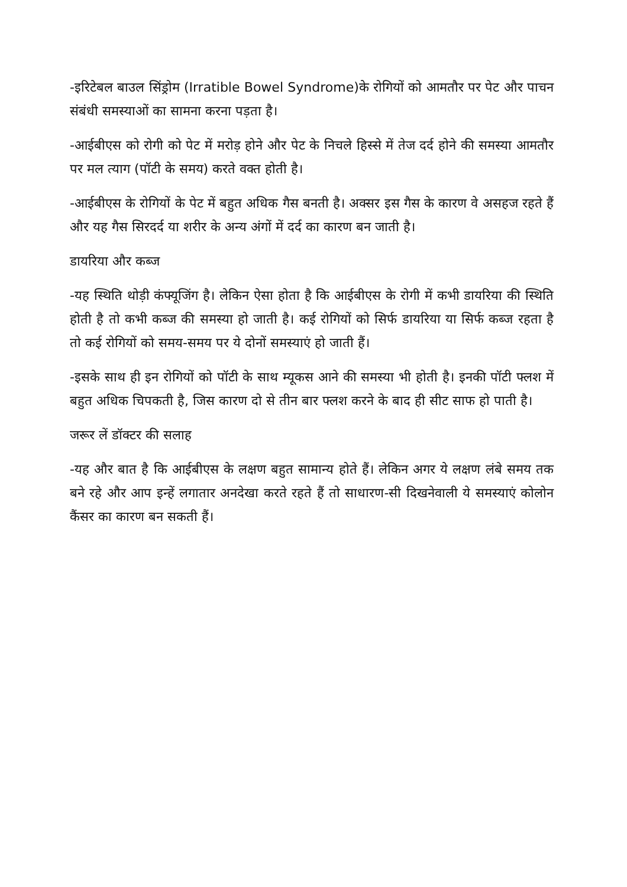-इरिटेबल बाउल सिंड्रोम (Irratible Bowel Syndrome)के रोगियों को आमतौर पर पेट और पाचन संबंधी समस्याओं का सामना करना पड़ता है।
-आईबीएस को रोगी को पेट में मरोड़ होने और पेट के निचले हिस्से में तेज दर्द होने की समस्या आमतौर पर मल त्याग (पॉटी के समय) करते वक्त होती है।
-आईबीएस के रोगियों के पेट में बहुत अधिक गैस बनती है। अक्सर इस गैस के कारण वे असहज रहते हैं और यह गैस सिरदर्द या शरीर के अन्य अंगों में दर्द का कारण बन जाती है।
डायरिया और कब्ज
-यह स्थिति थोड़ी कंफ्यूजिंग है। लेकिन ऐसा होता है कि आईबीएस के रोगी में कभी डायरिया की स्थिति होती है तो कभी कब्ज की समस्या हो जाती है। कई रोगियों को सिर्फ डायरिया या सिर्फ कब्ज रहता है तो कई रोगियों को समय-समय पर ये दोनों समस्याएं हो जाती हैं।
-इसके साथ ही इन रोगियों को पॉटी के साथ म्यूकस आने की समस्या भी होती है। इनकी पॉटी फ्लश में बहुत अधिक चिपकती है, जिस कारण दो से तीन बार फ्लश करने के बाद ही सीट साफ हो पाती है।
जरूर लें डॉक्टर की सलाह
-यह और बात है कि आईबीएस के लक्षण बहुत सामान्य होते हैं। लेकिन अगर ये लक्षण लंबे समय तक बने रहे और आप इन्हें लगातार अनदेखा करते रहते हैं तो साधारण-सी दिखनेवाली ये समस्याएं कोलोन कैंसर का कारण बन सकती हैं।